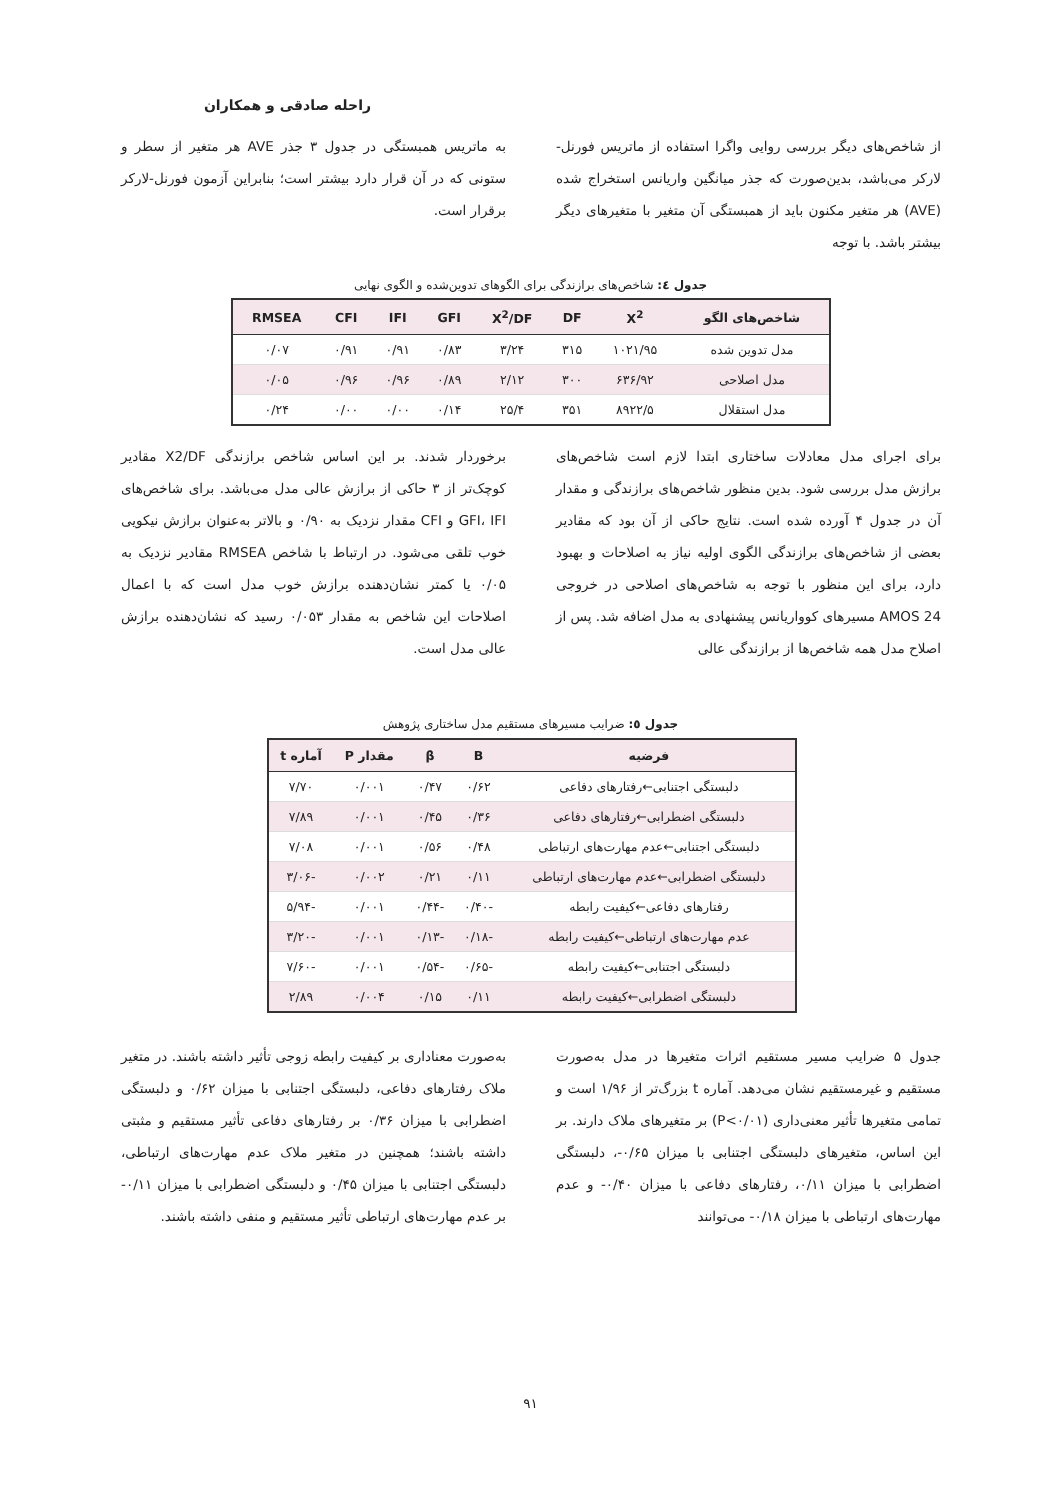راحله صادقی و همکاران
از شاخص‌های دیگر بررسی روایی واگرا استفاده از ماتریس فورنل-لارکر می‌باشد، بدین‌صورت که جذر میانگین واریانس استخراج شده (AVE) هر متغیر مکنون باید از همبستگی آن متغیر با متغیرهای دیگر بیشتر باشد. با توجه
به ماتریس همبستگی در جدول ۳ جذر AVE هر متغیر از سطر و ستونی که در آن قرار دارد بیشتر است؛ بنابراین آزمون فورنل-لارکر برقرار است.
جدول ٤: شاخص‌های برازندگی برای الگوهای تدوین‌شده و الگوی نهایی
| شاخص‌های الگو | X<sup>2</sup> | DF | X<sup>2</sup>/DF | GFI | IFI | CFI | RMSEA |
| --- | --- | --- | --- | --- | --- | --- | --- |
| مدل تدوین شده | ۱۰۲۱/۹۵ | ۳۱۵ | ۳/۲۴ | ۰/۸۳ | ۰/۹۱ | ۰/۹۱ | ۰/۰۷ |
| مدل اصلاحی | ۶۳۶/۹۲ | ۳۰۰ | ۲/۱۲ | ۰/۸۹ | ۰/۹۶ | ۰/۹۶ | ۰/۰۵ |
| مدل استقلال | ۸۹۲۲/۵ | ۳۵۱ | ۲۵/۴ | ۰/۱۴ | ۰/۰۰ | ۰/۰۰ | ۰/۲۴ |
برای اجرای مدل معادلات ساختاری ابتدا لازم است شاخص‌های برازش مدل بررسی شود. بدین منظور شاخص‌های برازندگی و مقدار آن در جدول ۴ آورده شده است. نتایج حاکی از آن بود که مقادیر بعضی از شاخص‌های برازندگی الگوی اولیه نیاز به اصلاحات و بهبود دارد، برای این منظور با توجه به شاخص‌های اصلاحی در خروجی AMOS 24 مسیرهای کوواریانس پیشنهادی به مدل اضافه شد. پس از اصلاح مدل همه شاخص‌ها از برازندگی عالی
برخوردار شدند. بر این اساس شاخص برازندگی X2/DF مقادیر کوچک‌تر از ۳ حاکی از برازش عالی مدل می‌باشد. برای شاخص‌های GFI، IFI و CFI مقدار نزدیک به ۰/۹۰ و بالاتر به‌عنوان برازش نیکویی خوب تلقی می‌شود. در ارتباط با شاخص RMSEA مقادیر نزدیک به ۰/۰۵ یا کمتر نشان‌دهنده برازش خوب مدل است که با اعمال اصلاحات این شاخص به مقدار ۰/۰۵۳ رسید که نشان‌دهنده برازش عالی مدل است.
جدول ٥: ضرایب مسیرهای مستقیم مدل ساختاری پژوهش
| فرضیه | B | β | مقدار P | آماره t |
| --- | --- | --- | --- | --- |
| دلبستگی اجتنابی←رفتارهای دفاعی | ۰/۶۲ | ۰/۴۷ | ۰/۰۰۱ | ۷/۷۰ |
| دلبستگی اضطرابی←رفتارهای دفاعی | ۰/۳۶ | ۰/۴۵ | ۰/۰۰۱ | ۷/۸۹ |
| دلبستگی اجتنابی←عدم مهارت‌های ارتباطی | ۰/۴۸ | ۰/۵۶ | ۰/۰۰۱ | ۷/۰۸ |
| دلبستگی اضطرابی←عدم مهارت‌های ارتباطی | ۰/۱۱ | ۰/۲۱ | ۰/۰۰۲ | -۳/۰۶ |
| رفتارهای دفاعی←کیفیت رابطه | -۰/۴۰ | -۰/۴۴ | ۰/۰۰۱ | -۵/۹۴ |
| عدم مهارت‌های ارتباطی←کیفیت رابطه | -۰/۱۸ | -۰/۱۳ | ۰/۰۰۱ | -۳/۲۰ |
| دلبستگی اجتنابی←کیفیت رابطه | -۰/۶۵ | -۰/۵۴ | ۰/۰۰۱ | -۷/۶۰ |
| دلبستگی اضطرابی←کیفیت رابطه | ۰/۱۱ | ۰/۱۵ | ۰/۰۰۴ | ۲/۸۹ |
جدول ۵ ضرایب مسیر مستقیم اثرات متغیرها در مدل به‌صورت مستقیم و غیرمستقیم نشان می‌دهد. آماره t بزرگ‌تر از ۱/۹۶ است و تمامی متغیرها تأثیر معنی‌داری (P<۰/۰۱) بر متغیرهای ملاک دارند. بر این اساس، متغیرهای دلبستگی اجتنابی با میزان ۰/۶۵-، دلبستگی اضطرابی با میزان ۰/۱۱، رفتارهای دفاعی با میزان ۰/۴۰- و عدم مهارت‌های ارتباطی با میزان ۰/۱۸- می‌توانند
به‌صورت معناداری بر کیفیت رابطه زوجی تأثیر داشته باشند. در متغیر ملاک رفتارهای دفاعی، دلبستگی اجتنابی با میزان ۰/۶۲ و دلبستگی اضطرابی با میزان ۰/۳۶ بر رفتارهای دفاعی تأثیر مستقیم و مثبتی داشته باشند؛ همچنین در متغیر ملاک عدم مهارت‌های ارتباطی، دلبستگی اجتنابی با میزان ۰/۴۵ و دلبستگی اضطرابی با میزان ۰/۱۱- بر عدم مهارت‌های ارتباطی تأثیر مستقیم و منفی داشته باشند.
۹۱